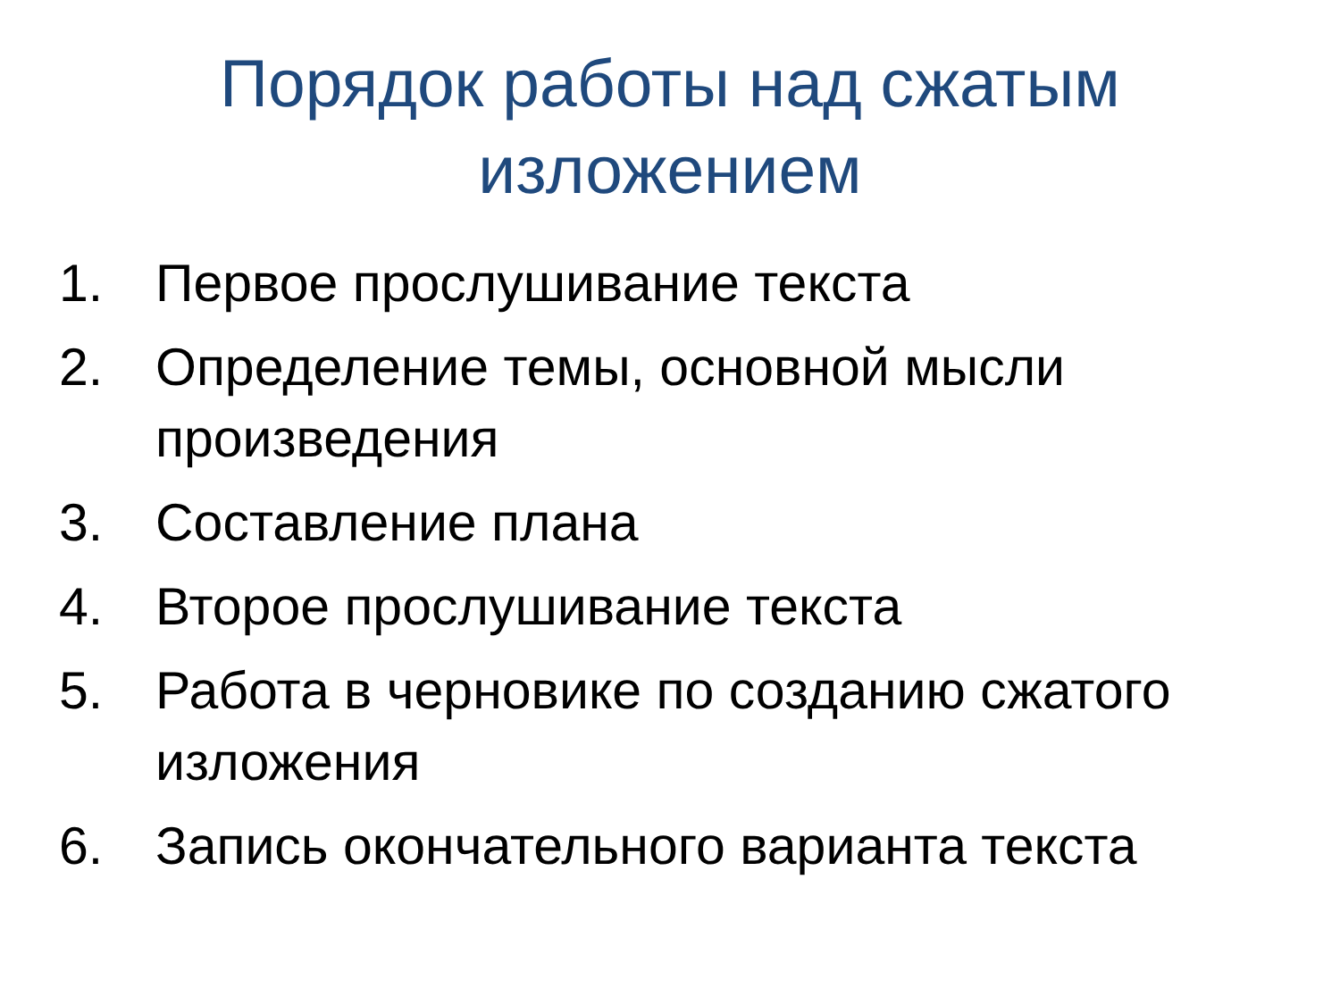Порядок работы над сжатым
изложением
1. Первое прослушивание текста
2. Определение темы, основной мысли произведения
3. Составление плана
4. Второе прослушивание текста
5. Работа в черновике по созданию сжатого изложения
6. Запись окончательного варианта текста